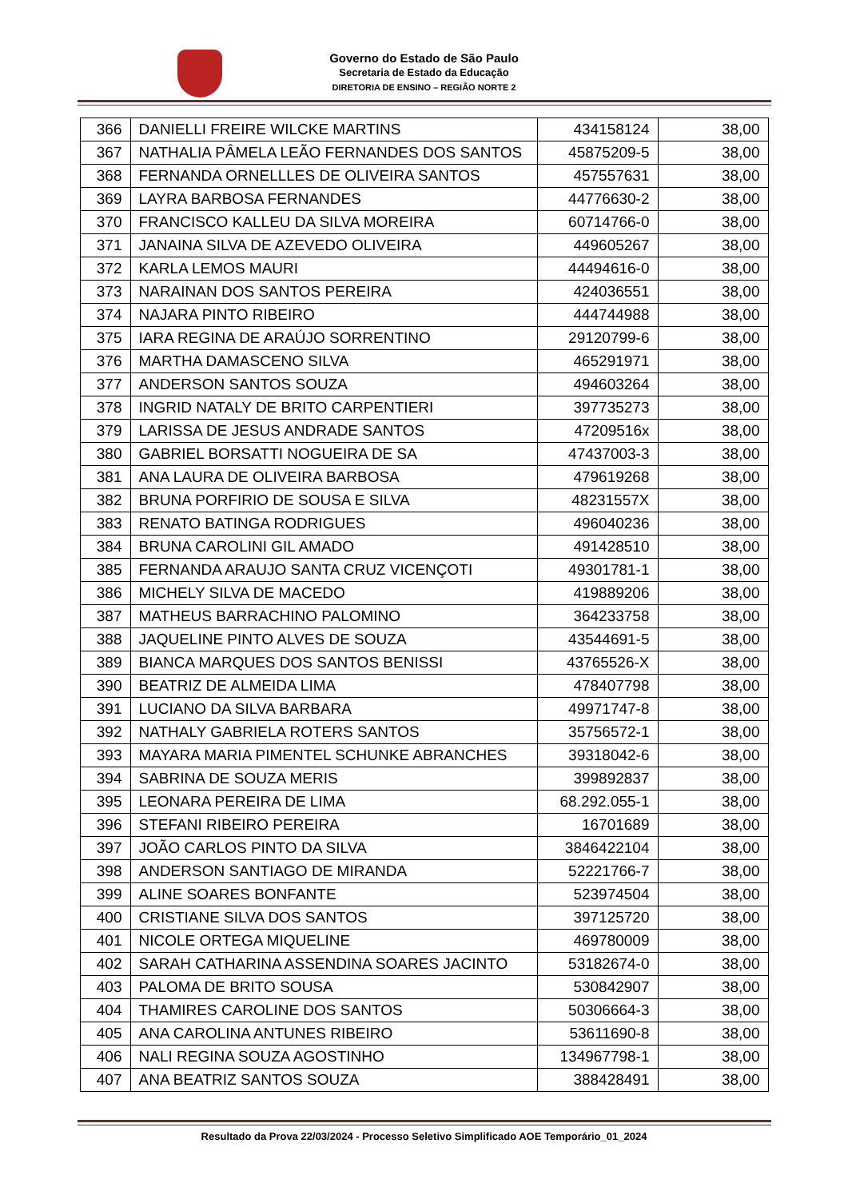Governo do Estado de São Paulo
Secretaria de Estado da Educação
DIRETORIA DE ENSINO – REGIÃO NORTE 2
| 366 | DANIELLI FREIRE WILCKE MARTINS | 434158124 | 38,00 |
| 367 | NATHALIA PÂMELA LEÃO FERNANDES DOS SANTOS | 45875209-5 | 38,00 |
| 368 | FERNANDA ORNELLLES DE OLIVEIRA SANTOS | 457557631 | 38,00 |
| 369 | LAYRA BARBOSA FERNANDES | 44776630-2 | 38,00 |
| 370 | FRANCISCO KALLEU DA SILVA MOREIRA | 60714766-0 | 38,00 |
| 371 | JANAINA SILVA DE AZEVEDO OLIVEIRA | 449605267 | 38,00 |
| 372 | KARLA LEMOS MAURI | 44494616-0 | 38,00 |
| 373 | NARAINAN DOS SANTOS PEREIRA | 424036551 | 38,00 |
| 374 | NAJARA PINTO RIBEIRO | 444744988 | 38,00 |
| 375 | IARA REGINA DE ARAÚJO SORRENTINO | 29120799-6 | 38,00 |
| 376 | MARTHA DAMASCENO SILVA | 465291971 | 38,00 |
| 377 | ANDERSON SANTOS SOUZA | 494603264 | 38,00 |
| 378 | INGRID NATALY DE BRITO CARPENTIERI | 397735273 | 38,00 |
| 379 | LARISSA DE JESUS ANDRADE SANTOS | 47209516x | 38,00 |
| 380 | GABRIEL BORSATTI NOGUEIRA DE SA | 47437003-3 | 38,00 |
| 381 | ANA LAURA DE OLIVEIRA BARBOSA | 479619268 | 38,00 |
| 382 | BRUNA PORFIRIO DE SOUSA E SILVA | 48231557X | 38,00 |
| 383 | RENATO BATINGA RODRIGUES | 496040236 | 38,00 |
| 384 | BRUNA CAROLINI GIL AMADO | 491428510 | 38,00 |
| 385 | FERNANDA ARAUJO SANTA CRUZ VICENÇOTI | 49301781-1 | 38,00 |
| 386 | MICHELY SILVA DE MACEDO | 419889206 | 38,00 |
| 387 | MATHEUS BARRACHINO PALOMINO | 364233758 | 38,00 |
| 388 | JAQUELINE PINTO ALVES DE SOUZA | 43544691-5 | 38,00 |
| 389 | BIANCA MARQUES DOS SANTOS BENISSI | 43765526-X | 38,00 |
| 390 | BEATRIZ DE ALMEIDA LIMA | 478407798 | 38,00 |
| 391 | LUCIANO DA SILVA BARBARA | 49971747-8 | 38,00 |
| 392 | NATHALY GABRIELA ROTERS SANTOS | 35756572-1 | 38,00 |
| 393 | MAYARA MARIA PIMENTEL SCHUNKE ABRANCHES | 39318042-6 | 38,00 |
| 394 | SABRINA DE SOUZA MERIS | 399892837 | 38,00 |
| 395 | LEONARA PEREIRA DE LIMA | 68.292.055-1 | 38,00 |
| 396 | STEFANI RIBEIRO PEREIRA | 16701689 | 38,00 |
| 397 | JOÃO CARLOS PINTO DA SILVA | 3846422104 | 38,00 |
| 398 | ANDERSON SANTIAGO DE MIRANDA | 52221766-7 | 38,00 |
| 399 | ALINE SOARES BONFANTE | 523974504 | 38,00 |
| 400 | CRISTIANE SILVA DOS SANTOS | 397125720 | 38,00 |
| 401 | NICOLE ORTEGA MIQUELINE | 469780009 | 38,00 |
| 402 | SARAH CATHARINA ASSENDINA SOARES JACINTO | 53182674-0 | 38,00 |
| 403 | PALOMA DE BRITO SOUSA | 530842907 | 38,00 |
| 404 | THAMIRES CAROLINE DOS SANTOS | 50306664-3 | 38,00 |
| 405 | ANA CAROLINA ANTUNES RIBEIRO | 53611690-8 | 38,00 |
| 406 | NALI REGINA SOUZA AGOSTINHO | 134967798-1 | 38,00 |
| 407 | ANA BEATRIZ SANTOS SOUZA | 388428491 | 38,00 |
Resultado da Prova 22/03/2024 - Processo Seletivo Simplificado AOE Temporário_01_2024